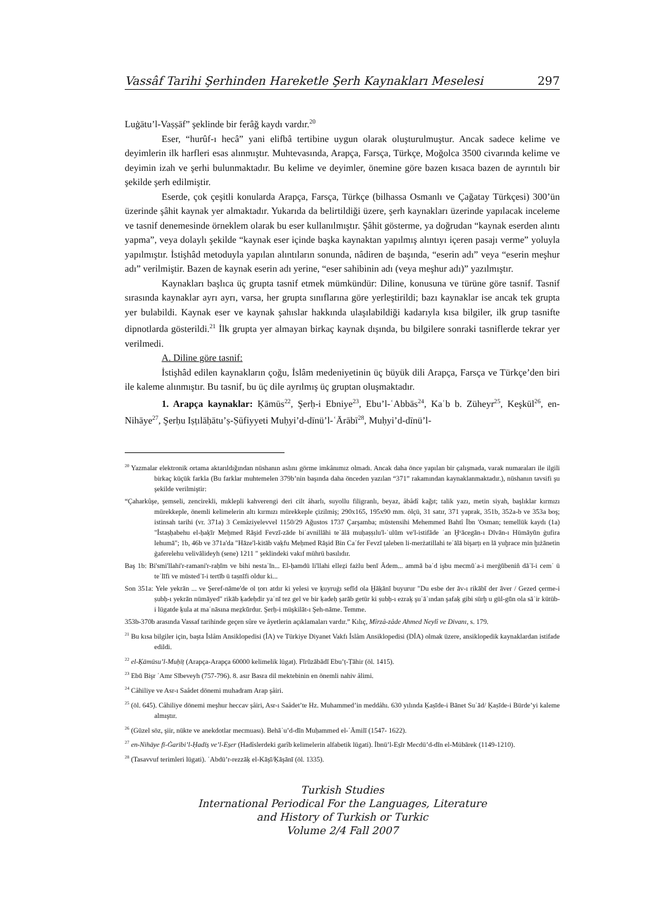Vassâf Tarihi Şerhinden Hareketle Şerh Kaynakları Meselesi 297
Luġātu’l-Vaṣṣāf” şeklinde bir ferâğ kaydı vardır.<sup>20</sup>
Eser, “hurûf-ı hecâ” yani elifbâ tertibine uygun olarak oluşturulmuştur. Ancak sadece kelime ve deyimlerin ilk harfleri esas alınmıştır. Muhtevasında, Arapça, Farsça, Türkçe, Moğolca 3500 civarında kelime ve deyimin izah ve şerhi bulunmaktadır. Bu kelime ve deyimler, önemine göre bazen kısaca bazen de ayrıntılı bir şekilde şerh edilmiştir.
Eserde, çok çeşitli konularda Arapça, Farsça, Türkçe (bilhassa Osmanlı ve Çağatay Türkçesi) 300’ün üzerinde şâhit kaynak yer almaktadır. Yukarıda da belirtildiği üzere, şerh kaynakları üzerinde yapılacak inceleme ve tasnif denemesinde örneklem olarak bu eser kullanılmıştır. Şâhit gösterme, ya doğrudan “kaynak eserden alıntı yapma”, veya dolaylı şekilde “kaynak eser içinde başka kaynaktan yapılmış alıntıyı içeren pasajı verme” yoluyla yapılmıştır. İstişhâd metoduyla yapılan alıntıların sonunda, nâdiren de başında, “eserin adı” veya “eserin meşhur adı” verilmiştir. Bazen de kaynak eserin adı yerine, “eser sahibinin adı (veya meşhur adı)” yazılmıştır.
Kaynakları başlıca üç grupta tasnif etmek mümkündür: Diline, konusuna ve türüne göre tasnif. Tasnif sırasında kaynaklar ayrı ayrı, varsa, her grupta sınıflarına göre yerleştirildi; bazı kaynaklar ise ancak tek grupta yer bulabildi. Kaynak eser ve kaynak şahıslar hakkında ulaşılabildiği kadarıyla kısa bilgiler, ilk grup tasnifte dipnotlarda gösterildi.<sup>21</sup> İlk grupta yer almayan birkaç kaynak dışında, bu bilgilere sonraki tasniflerde tekrar yer verilmedi.
A. Diline göre tasnif:
İstişhâd edilen kaynakların çoğu, İslâm medeniyetinin üç büyük dili Arapça, Farsça ve Türkçe’den biri ile kaleme alınmıştır. Bu tasnif, bu üç dile ayrılmış üç gruptan oluşmaktadır.
1. Arapça kaynaklar: Ḳāmūs<sup>22</sup>, Şerḥ-i Ebniye<sup>23</sup>, Ebu’l-ʿAbbās<sup>24</sup>, Kaʿb b. Züheyr<sup>25</sup>, Keşkūl<sup>26</sup>, en-Nihāye<sup>27</sup>, Şerḥu Iṣṭılāḥātu’ṣ-Ṣūfiyyeti Muḥyi’d-dīnü’l-ʿĀrābī<sup>28</sup>, Muḥyi’d-dīnü’l-
<sup>20</sup> Yazmalar elektronik ortama aktarıldığından nüshanın aslını görme imkânımız olmadı. Ancak daha önce yapılan bir çalışmada, varak numaraları ile ilgili birkaç küçük farkla (Bu farklar muhtemelen 379b’nin başında daha önceden yazılan “371” rakamından kaynaklanmaktadır.), nüshanın tavsifi şu şekilde verilmiştir:
“Çaharkûşe, şemseli, zencirekli, mıklepli kahverengi deri cilt âharlı, suyollu filigranlı, beyaz, âbâdî kağıt; talik yazı, metin siyah, başlıklar kırmızı mürekkeple, önemli kelimelerin altı kırmızı mürekkeple çizilmiş; 290x165, 195x90 mm. ölçü, 31 satır, 371 yaprak, 351b, 352a-b ve 353a boş; istinsah tarihi (vr. 371a) 3 Cemâziyelevvel 1150/29 Ağustos 1737 Çarşamba; müstensihi Mehemmed Bahtî İbn 'Osman; temellük kaydı (1a) "İstaṣḥabehu el-ḥaḳīr Meḥmed Rāşid Fevzī-zāde biʿavnillāhi teʿālā muḥaṣṣılu'l-ʿulūm ve'l-istifāde ʿan Ḫᵛācegān-ı Dīvān-ı Hümāyūn ġufira lehumā"; 1b, 46b ve 371a'da "Hāze'l-kitāb vaḳfu Meḥmed Rāşid Bin Caʿfer Fevzī ṭaleben li-merżatillahi teʿālā bişarṭı en lā yuḫrace min ḫıżānetin ġaferelehu velivālideyh (sene) 1211 " şeklindeki vakıf mührü basılıdır.
Baş 1b: Bi'smi'llahi'r-ramani'r-raḥīm ve bihi nestaʿīn... El-ḥamdü li'llahi elleẕi fażlu benī Ādem... ammā baʿd işbu mecmūʿa-i merġūbeniñ dāʿī-i cemʿ ü teʾlīfi ve müstedʿī-i tertīb ü taṣnīfi oldur ki...
Son 351a: Yele yekrān ... ve Şeref-nāme'de ol ṭorı atdır ki yelesi ve ḳuyruġı sefīd ola Ḫāḳānī buyurur "Du esbe der āv-ı rikābī der āver / Gezed çerme-i ṣubḥ-ı yekrān nümāyed" rikāb ḳadeḥdir yaʿnī tez gel ve bir ḳadeḥ şarāb getür ki ṣubḥ-ı ezraḳ şuʿāʿından şafaḳ gibi sürḫ u gül-gūn ola sāʾir kütüb-i lügatde ḳula at maʿnāsına meẕkūrdur. Şerḥ-i müşkilāt-ı Şeh-nāme. Temme.
353b-370b arasında Vassaf tarihinde geçen sûre ve âyetlerin açıklamaları vardır.” Kılıç, Mîrzâ-zâde Ahmed Neylî ve Divanı, s. 179.
<sup>21</sup> Bu kısa bilgiler için, başta İslâm Ansiklopedisi (İA) ve Türkiye Diyanet Vakfı İslâm Ansiklopedisi (DİA) olmak üzere, ansiklopedik kaynaklardan istifade edildi.
<sup>22</sup> el-Ḳāmūsu’l-Muḥīṭ (Arapça-Arapça 60000 kelimelik lügat). Fīrūzābādī Ebu’ṭ-Ṭāhir (öl. 1415).
<sup>23</sup> Ebū Bişr ʿAmr Sībeveyh (757-796). 8. asır Basra dil mektebinin en önemli nahiv âlimi.
<sup>24</sup> Câhiliye ve Asr-ı Saâdet dönemi muhadram Arap şâiri.
<sup>25</sup> (öl. 645). Câhiliye dönemi meşhur heccav şâiri, Asr-ı Saâdet’te Hz. Muhammed’in meddâhı. 630 yılında Ḳaṣīde-i Bānet Suʿād/ Ḳaṣīde-i Bürde’yi kaleme almıştır.
<sup>26</sup> (Güzel söz, şiir, nükte ve anekdotlar mecmuası). Behāʾu’d-dīn Muḥammed el-ʿĀmilī (1547- 1622).
<sup>27</sup> en-Nihāye fī-Ġarībi’l-Ḥadīs̱ ve’l-Es̱er (Hadîslerdeki garîb kelimelerin alfabetik lügati). İbnü’l-Es̱īr Mecdü’d-dīn el-Mübārek (1149-1210).
<sup>28</sup> (Tasavvuf terimleri lügati). ʿAbdü’r-rezzāḳ el-Kāşī/Ḳāşānī (öl. 1335).
Turkish Studies
International Periodical For the Languages, Literature
and History of Turkish or Turkic
Volume 2/4 Fall 2007